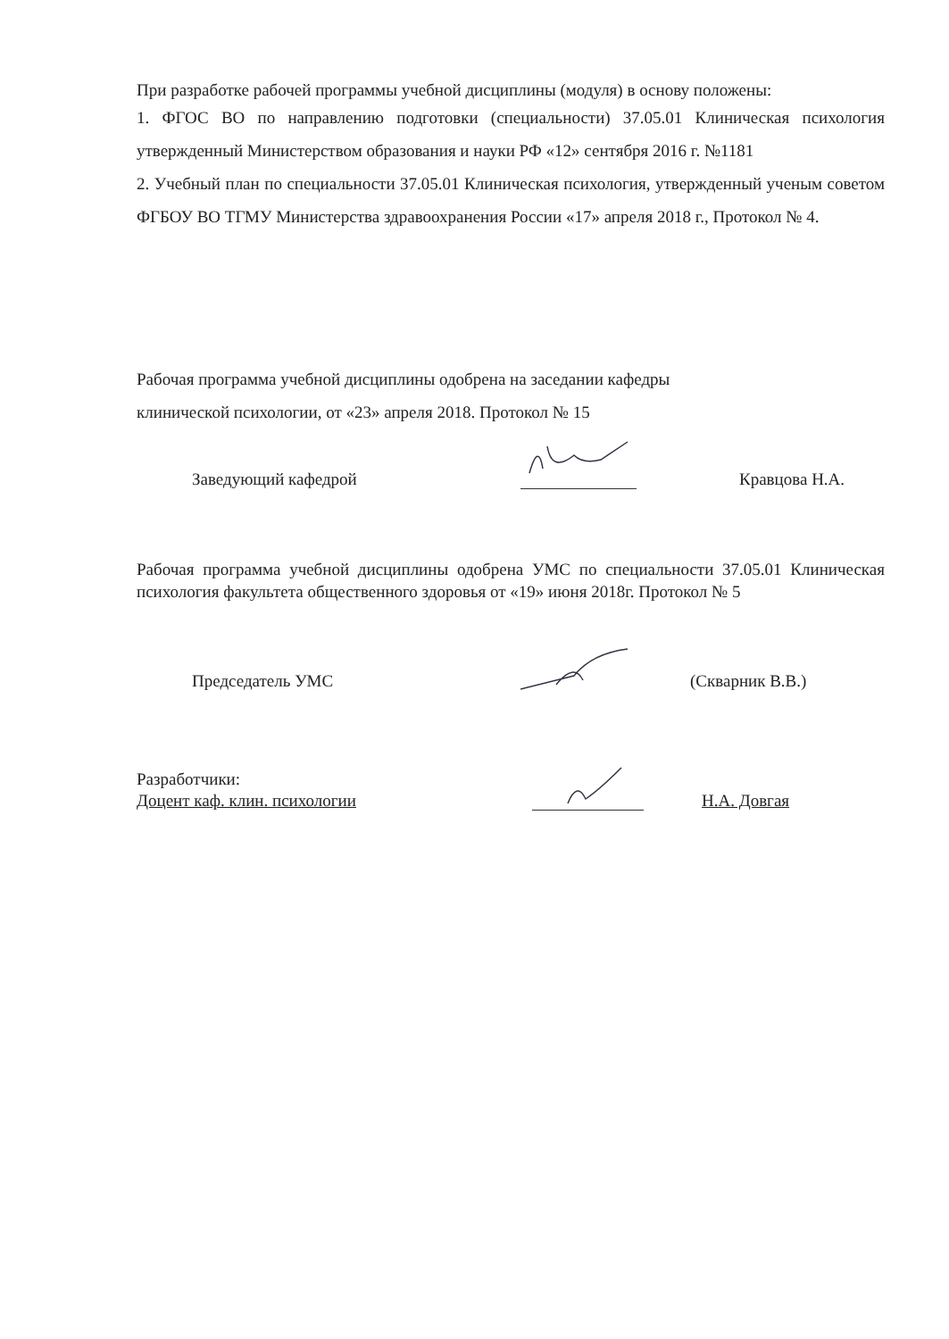При разработке рабочей программы учебной дисциплины (модуля) в основу положены:
1. ФГОС ВО по направлению подготовки (специальности) 37.05.01 Клиническая психология утвержденный Министерством образования и науки РФ «12» сентября 2016 г. №1181
2. Учебный план по специальности 37.05.01 Клиническая психология, утвержденный ученым советом ФГБОУ ВО ТГМУ Министерства здравоохранения России «17» апреля 2018 г., Протокол № 4.
Рабочая программа учебной дисциплины одобрена на заседании кафедры
клинической психологии, от «23» апреля 2018. Протокол № 15
Заведующий кафедрой Кравцова Н.А.
Рабочая программа учебной дисциплины одобрена УМС по специальности 37.05.01 Клиническая психология факультета общественного здоровья от «19» июня 2018г. Протокол № 5
Председатель УМС (Скварник В.В.)
Разработчики:
Доцент каф. клин. психологии Н.А. Довгая